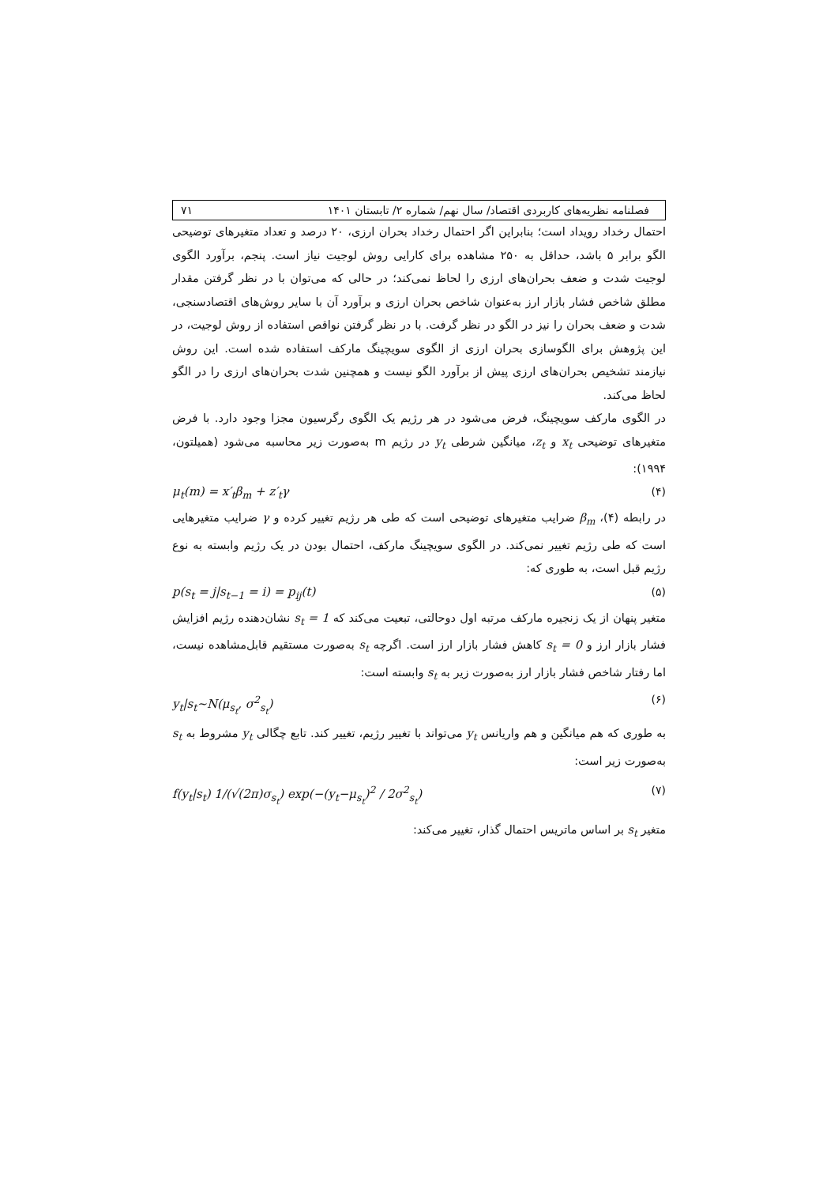فصلنامه نظریه‌های کاربردی اقتصاد/ سال نهم/ شماره ۲/ تابستان ۱۴۰۱ ۷۱
احتمال رخداد رویداد است؛ بنابراین اگر احتمال رخداد بحران ارزی، ۲۰ درصد و تعداد متغیرهای توضیحی الگو برابر ۵ باشد، حداقل به ۲۵۰ مشاهده برای کارایی روش لوجیت نیاز است. پنجم، برآورد الگوی لوجیت شدت و ضعف بحران‌های ارزی را لحاظ نمی‌کند؛ در حالی که می‌توان با در نظر گرفتن مقدار مطلق شاخص فشار بازار ارز به‌عنوان شاخص بحران ارزی و برآورد آن با سایر روش‌های اقتصادسنجی، شدت و ضعف بحران را نیز در الگو در نظر گرفت. با در نظر گرفتن نواقص استفاده از روش لوجیت، در این پژوهش برای الگوسازی بحران ارزی از الگوی سویچینگ مارکف استفاده شده است. این روش نیازمند تشخیص بحران‌های ارزی پیش از برآورد الگو نیست و همچنین شدت بحران‌های ارزی را در الگو لحاظ می‌کند.
در الگوی مارکف سویچینگ، فرض می‌شود در هر رژیم یک الگوی رگرسیون مجزا وجود دارد. با فرض متغیرهای توضیحی x<sub>t</sub> و z<sub>t</sub>، میانگین شرطی y<sub>t</sub> در رژیم m به‌صورت زیر محاسبه می‌شود (همیلتون، ۱۹۹۴):
μ<sub>t</sub>(m) = x′<sub>t</sub>β<sub>m</sub> + z′<sub>t</sub>γ (۴)
در رابطه (۴)، β<sub>m</sub> ضرایب متغیرهای توضیحی است که طی هر رژیم تغییر کرده و γ ضرایب متغیرهایی است که طی رژیم تغییر نمی‌کند. در الگوی سویچینگ مارکف، احتمال بودن در یک رژیم وابسته به نوع رژیم قبل است، به طوری که:
p(s<sub>t</sub> = j|s<sub>t−1</sub> = i) = p<sub>ij</sub>(t) (۵)
متغیر پنهان از یک زنجیره مارکف مرتبه اول دوحالتی، تبعیت می‌کند که s<sub>t</sub> = 1 نشان‌دهنده رژیم افزایش فشار بازار ارز و s<sub>t</sub> = 0 کاهش فشار بازار ارز است. اگرچه s<sub>t</sub> به‌صورت مستقیم قابل‌مشاهده نیست، اما رفتار شاخص فشار بازار ارز به‌صورت زیر به s<sub>t</sub> وابسته است:
y<sub>t</sub>|s<sub>t</sub>~N(μ<sub>s<sub>t</sub></sub>, σ<sup>2</sup><sub>s<sub>t</sub></sub>) (۶)
به طوری که هم میانگین و هم واریانس y<sub>t</sub> می‌تواند با تغییر رژیم، تغییر کند. تابع چگالی y<sub>t</sub> مشروط به s<sub>t</sub> به‌صورت زیر است:
f(y<sub>t</sub>|s<sub>t</sub>) 1/(√(2π)σ<sub>s<sub>t</sub></sub>) exp(−(y<sub>t</sub>−μ<sub>s<sub>t</sub></sub>)<sup>2</sup> / 2σ<sup>2</sup><sub>s<sub>t</sub></sub>) (۷)
متغیر s<sub>t</sub> بر اساس ماتریس احتمال گذار، تغییر می‌کند: